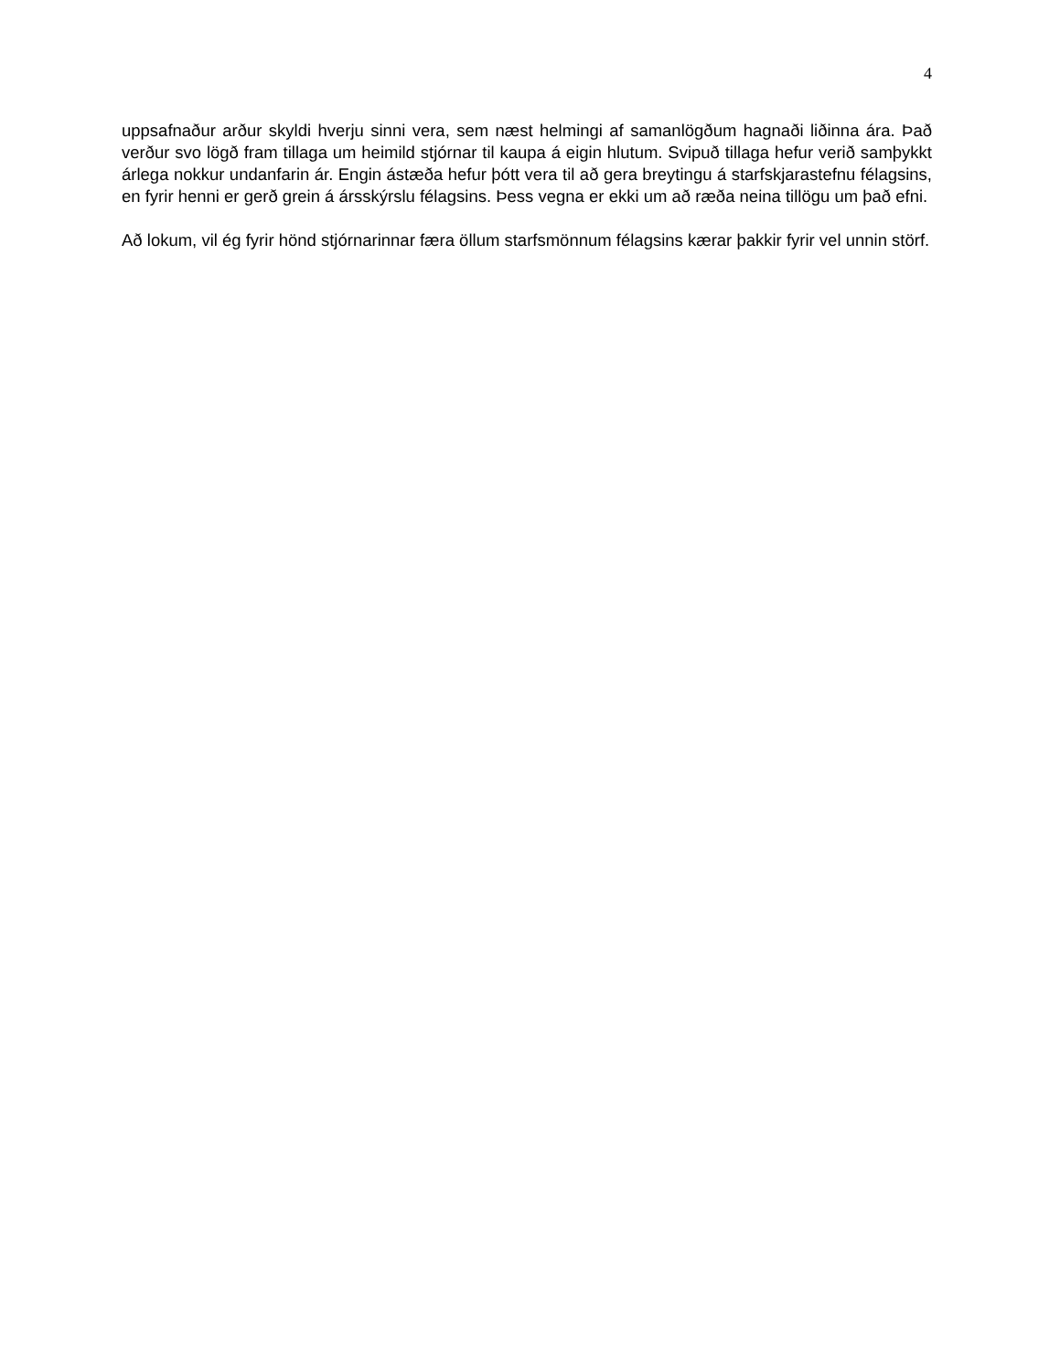4
uppsafnaður arður skyldi hverju sinni vera, sem næst helmingi af samanlögðum hagnaði liðinna ára. Það verður svo lögð fram tillaga um heimild stjórnar til kaupa á eigin hlutum. Svipuð tillaga hefur verið samþykkt árlega nokkur undanfarin ár. Engin ástæða hefur þótt vera til að gera breytingu á starfskjarastefnu félagsins, en fyrir henni er gerð grein á ársskýrslu félagsins. Þess vegna er ekki um að ræða neina tillögu um það efni.
Að lokum, vil ég fyrir hönd stjórnarinnar færa öllum starfsmönnum félagsins kærar þakkir fyrir vel unnin störf.